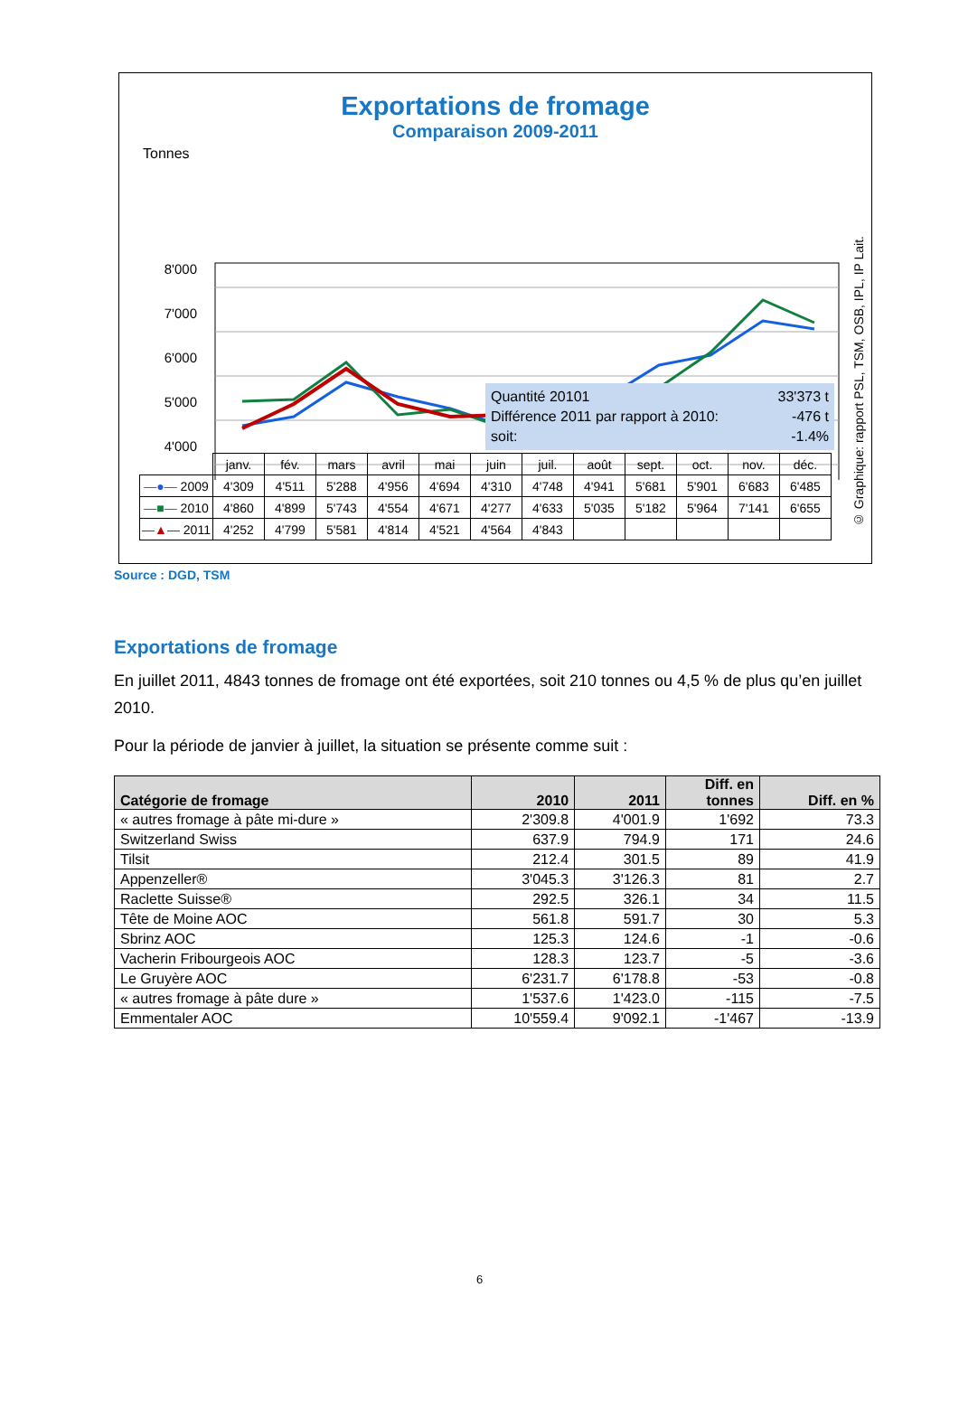Exportations de fromage
Comparaison 2009-2011
Tonnes
8'000
7'000
6'000
5'000
4'000
Quantité 20101 33'373 t
Différence 2011 par rapport à 2010: -476 t
soit: -1.4%
| | janv. | fév. | mars | avril | mai | juin | juil. | août | sept. | oct. | nov. | déc. |
| —●— 2009 | 4'309 | 4'511 | 5'288 | 4'956 | 4'694 | 4'310 | 4'748 | 4'941 | 5'681 | 5'901 | 6'683 | 6'485 |
| —■— 2010 | 4'860 | 4'899 | 5'743 | 4'554 | 4'671 | 4'277 | 4'633 | 5'035 | 5'182 | 5'964 | 7'141 | 6'655 |
| —▲— 2011 | 4'252 | 4'799 | 5'581 | 4'814 | 4'521 | 4'564 | 4'843 | | | | | |
© Graphique: rapport PSL, TSM, OSB, IPL, IP Lait.
Source : DGD, TSM
Exportations de fromage
En juillet 2011, 4843 tonnes de fromage ont été exportées, soit 210 tonnes ou 4,5 % de plus qu’en juillet 2010.
Pour la période de janvier à juillet, la situation se présente comme suit :
| Catégorie de fromage | 2010 | 2011 | Diff. en tonnes | Diff. en % |
| --- | --- | --- | --- | --- |
| « autres fromage à pâte mi-dure » | 2'309.8 | 4'001.9 | 1'692 | 73.3 |
| Switzerland Swiss | 637.9 | 794.9 | 171 | 24.6 |
| Tilsit | 212.4 | 301.5 | 89 | 41.9 |
| Appenzeller® | 3'045.3 | 3'126.3 | 81 | 2.7 |
| Raclette Suisse® | 292.5 | 326.1 | 34 | 11.5 |
| Tête de Moine AOC | 561.8 | 591.7 | 30 | 5.3 |
| Sbrinz AOC | 125.3 | 124.6 | -1 | -0.6 |
| Vacherin Fribourgeois AOC | 128.3 | 123.7 | -5 | -3.6 |
| Le Gruyère AOC | 6'231.7 | 6'178.8 | -53 | -0.8 |
| « autres fromage à pâte dure » | 1'537.6 | 1'423.0 | -115 | -7.5 |
| Emmentaler AOC | 10'559.4 | 9'092.1 | -1'467 | -13.9 |
6